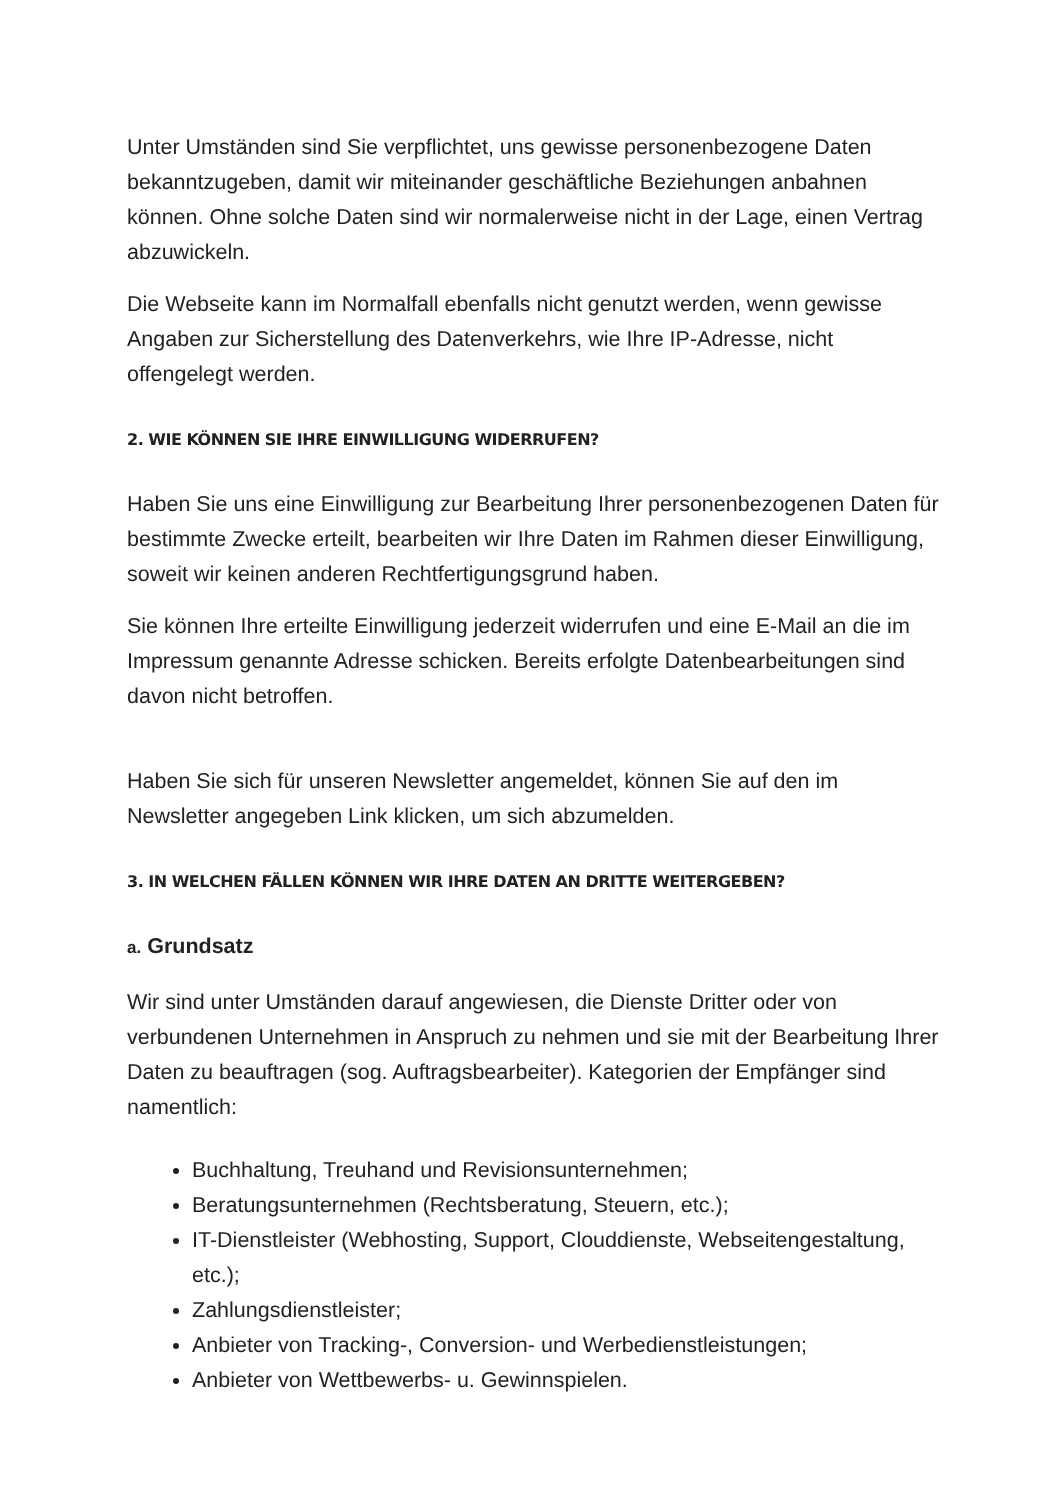Unter Umständen sind Sie verpflichtet, uns gewisse personenbezogene Daten bekanntzugeben, damit wir miteinander geschäftliche Beziehungen anbahnen können. Ohne solche Daten sind wir normalerweise nicht in der Lage, einen Vertrag abzuwickeln.
Die Webseite kann im Normalfall ebenfalls nicht genutzt werden, wenn gewisse Angaben zur Sicherstellung des Datenverkehrs, wie Ihre IP-Adresse, nicht offengelegt werden.
2. WIE KÖNNEN SIE IHRE EINWILLIGUNG WIDERRUFEN?
Haben Sie uns eine Einwilligung zur Bearbeitung Ihrer personenbezogenen Daten für bestimmte Zwecke erteilt, bearbeiten wir Ihre Daten im Rahmen dieser Einwilligung, soweit wir keinen anderen Rechtfertigungsgrund haben.
Sie können Ihre erteilte Einwilligung jederzeit widerrufen und eine E-Mail an die im Impressum genannte Adresse schicken. Bereits erfolgte Datenbearbeitungen sind davon nicht betroffen.
Haben Sie sich für unseren Newsletter angemeldet, können Sie auf den im Newsletter angegeben Link klicken, um sich abzumelden.
3. IN WELCHEN FÄLLEN KÖNNEN WIR IHRE DATEN AN DRITTE WEITERGEBEN?
a. Grundsatz
Wir sind unter Umständen darauf angewiesen, die Dienste Dritter oder von verbundenen Unternehmen in Anspruch zu nehmen und sie mit der Bearbeitung Ihrer Daten zu beauftragen (sog. Auftragsbearbeiter). Kategorien der Empfänger sind namentlich:
Buchhaltung, Treuhand und Revisionsunternehmen;
Beratungsunternehmen (Rechtsberatung, Steuern, etc.);
IT-Dienstleister (Webhosting, Support, Clouddienste, Webseitengestaltung, etc.);
Zahlungsdienstleister;
Anbieter von Tracking-, Conversion- und Werbedienstleistungen;
Anbieter von Wettbewerbs- u. Gewinnspielen.